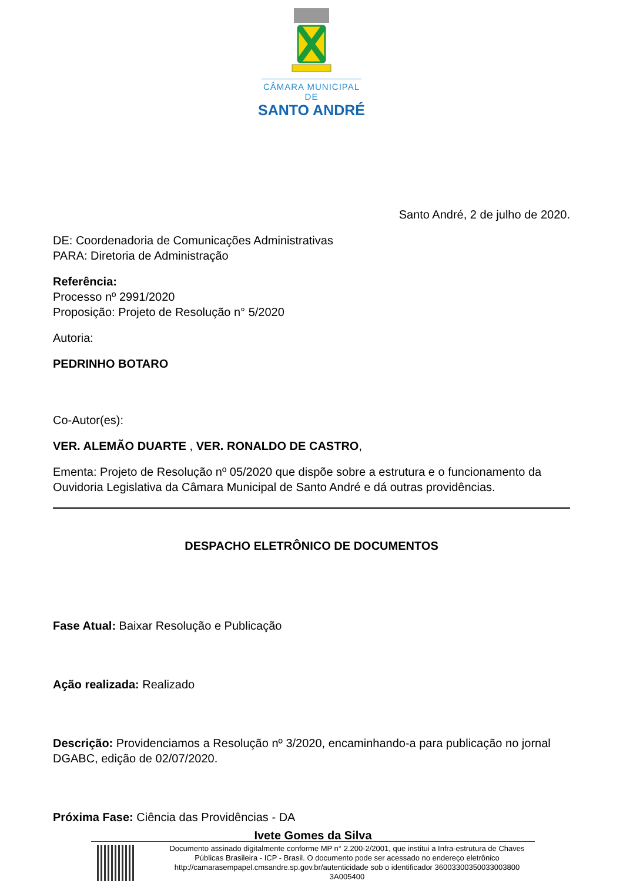CÂMARA MUNICIPAL DE
SANTO ANDRÉ
Santo André, 2 de julho de 2020.
DE: Coordenadoria de Comunicações Administrativas
PARA: Diretoria de Administração
Referência:
Processo nº 2991/2020
Proposição: Projeto de Resolução n° 5/2020
Autoria:
PEDRINHO BOTARO
Co-Autor(es):
VER. ALEMÃO DUARTE , VER. RONALDO DE CASTRO,
Ementa: Projeto de Resolução nº 05/2020 que dispõe sobre a estrutura e o funcionamento da Ouvidoria Legislativa da Câmara Municipal de Santo André e dá outras providências.
DESPACHO ELETRÔNICO DE DOCUMENTOS
Fase Atual: Baixar Resolução e Publicação
Ação realizada: Realizado
Descrição: Providenciamos a Resolução nº 3/2020, encaminhando-a para publicação no jornal DGABC, edição de 02/07/2020.
Próxima Fase: Ciência das Providências - DA
Ivete Gomes da Silva
Documento assinado digitalmente conforme MP n° 2.200-2/2001, que institui a Infra-estrutura de Chaves Públicas Brasileira - ICP - Brasil. O documento pode ser acessado no endereço eletrônico http://camarasempapel.cmsandre.sp.gov.br/autenticidade sob o identificador 36003300350033003800 3A005400